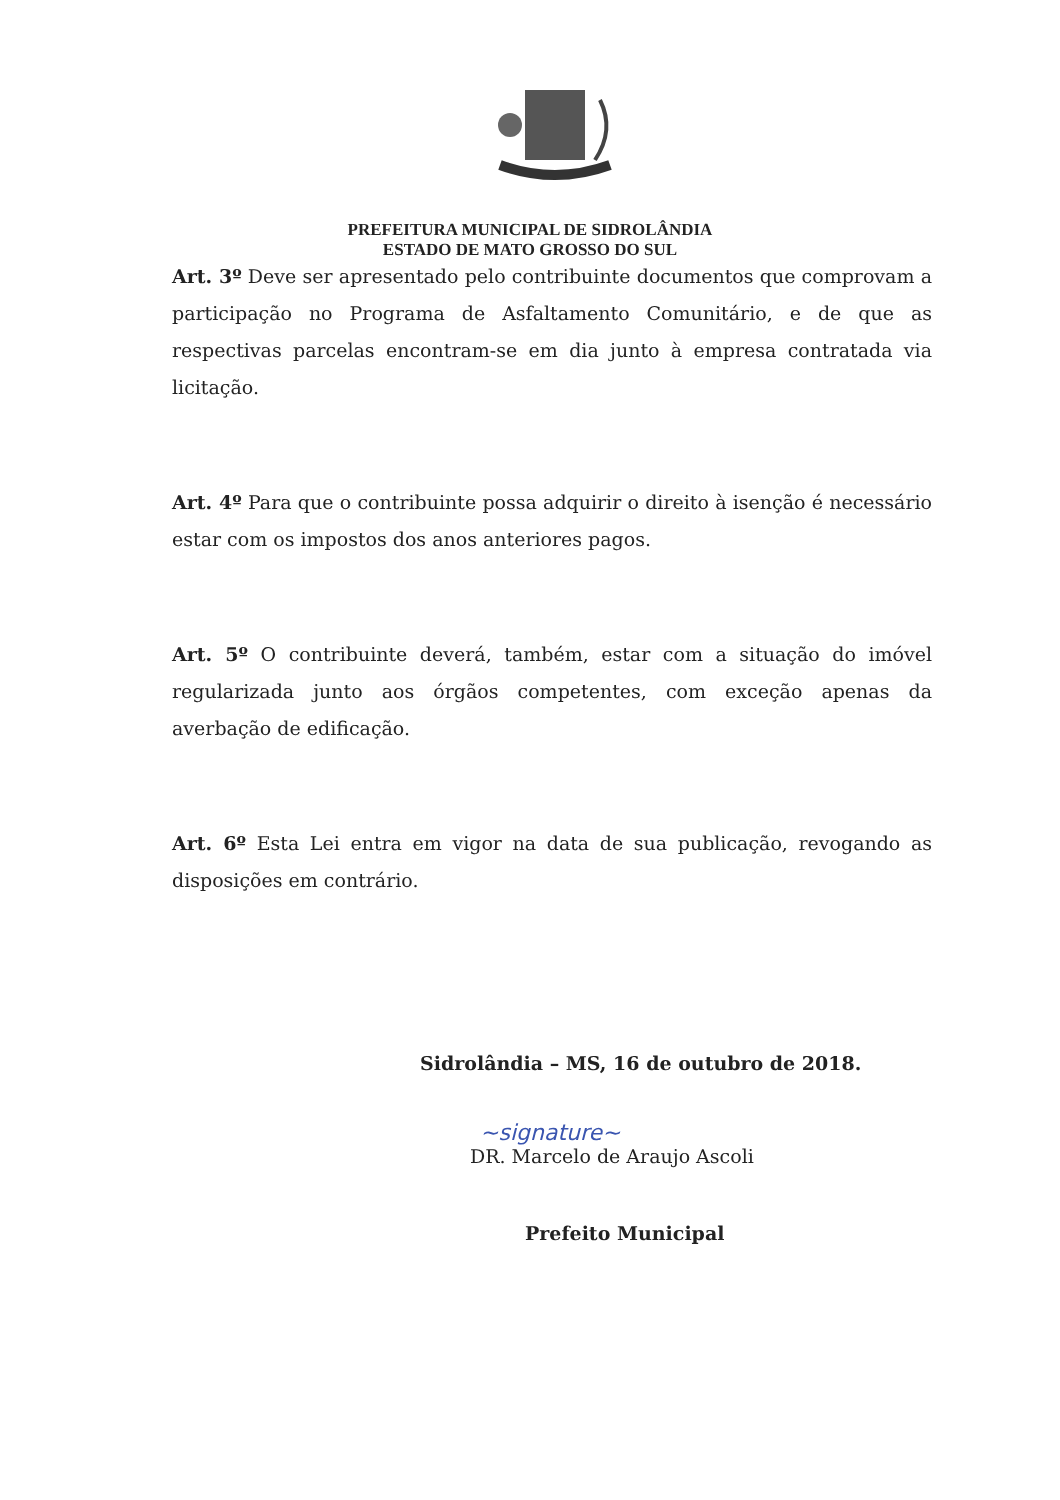PREFEITURA MUNICIPAL DE SIDROLÂNDIA
ESTADO DE MATO GROSSO DO SUL
Art. 3º Deve ser apresentado pelo contribuinte documentos que comprovam a participação no Programa de Asfaltamento Comunitário, e de que as respectivas parcelas encontram-se em dia junto à empresa contratada via licitação.
Art. 4º Para que o contribuinte possa adquirir o direito à isenção é necessário estar com os impostos dos anos anteriores pagos.
Art. 5º O contribuinte deverá, também, estar com a situação do imóvel regularizada junto aos órgãos competentes, com exceção apenas da averbação de edificação.
Art. 6º Esta Lei entra em vigor na data de sua publicação, revogando as disposições em contrário.
Sidrolândia – MS, 16 de outubro de 2018.
~signature~
DR. Marcelo de Araujo Ascoli
Prefeito Municipal